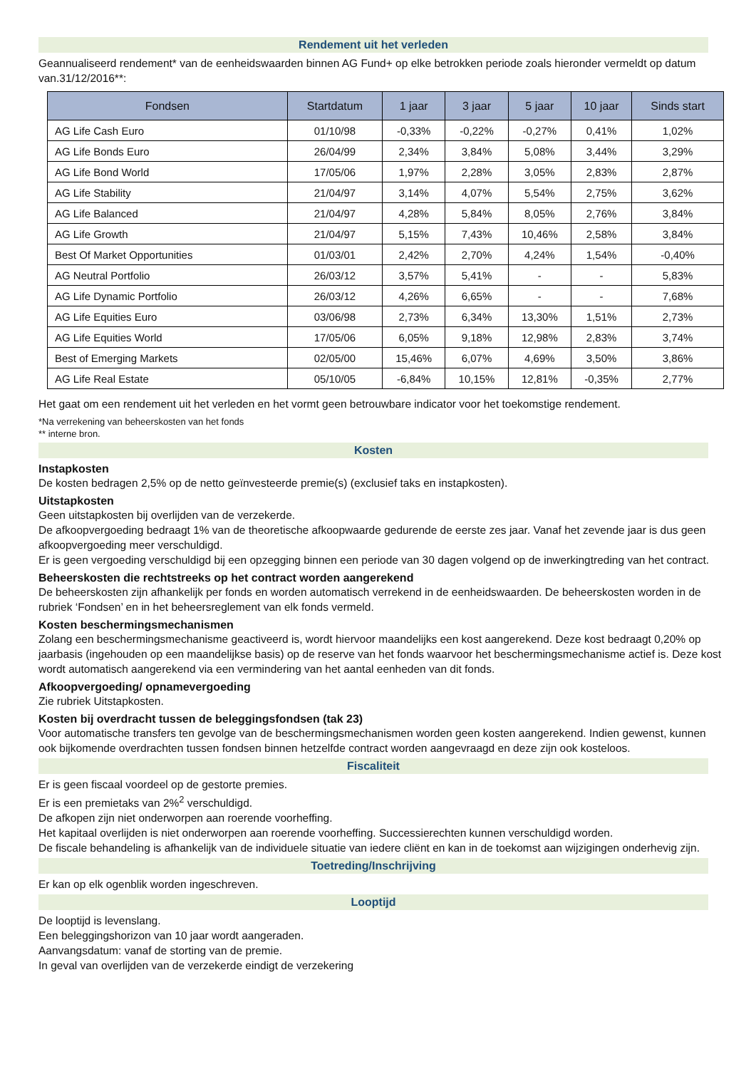Rendement uit het verleden
Geannualiseerd rendement* van de eenheidswaarden binnen AG Fund+ op elke betrokken periode zoals hieronder vermeldt op datum van.31/12/2016**:
| Fondsen | Startdatum | 1 jaar | 3 jaar | 5 jaar | 10 jaar | Sinds start |
| --- | --- | --- | --- | --- | --- | --- |
| AG Life Cash Euro | 01/10/98 | -0,33% | -0,22% | -0,27% | 0,41% | 1,02% |
| AG Life Bonds Euro | 26/04/99 | 2,34% | 3,84% | 5,08% | 3,44% | 3,29% |
| AG Life Bond World | 17/05/06 | 1,97% | 2,28% | 3,05% | 2,83% | 2,87% |
| AG Life Stability | 21/04/97 | 3,14% | 4,07% | 5,54% | 2,75% | 3,62% |
| AG Life Balanced | 21/04/97 | 4,28% | 5,84% | 8,05% | 2,76% | 3,84% |
| AG Life Growth | 21/04/97 | 5,15% | 7,43% | 10,46% | 2,58% | 3,84% |
| Best Of Market Opportunities | 01/03/01 | 2,42% | 2,70% | 4,24% | 1,54% | -0,40% |
| AG Neutral Portfolio | 26/03/12 | 3,57% | 5,41% | - | - | 5,83% |
| AG Life Dynamic Portfolio | 26/03/12 | 4,26% | 6,65% | - | - | 7,68% |
| AG Life Equities Euro | 03/06/98 | 2,73% | 6,34% | 13,30% | 1,51% | 2,73% |
| AG Life Equities World | 17/05/06 | 6,05% | 9,18% | 12,98% | 2,83% | 3,74% |
| Best of Emerging Markets | 02/05/00 | 15,46% | 6,07% | 4,69% | 3,50% | 3,86% |
| AG Life Real Estate | 05/10/05 | -6,84% | 10,15% | 12,81% | -0,35% | 2,77% |
Het gaat om een rendement uit het verleden en het vormt geen betrouwbare indicator voor het toekomstige rendement.
*Na verrekening van beheerskosten van het fonds
** interne bron.
Kosten
Instapkosten
De kosten bedragen 2,5% op de netto geïnvesteerde premie(s) (exclusief taks en instapkosten).
Uitstapkosten
Geen uitstapkosten bij overlijden van de verzekerde.
De afkoopvergoeding bedraagt 1% van de theoretische afkoopwaarde gedurende de eerste zes jaar. Vanaf het zevende jaar is dus geen afkoopvergoeding meer verschuldigd.
Er is geen vergoeding verschuldigd bij een opzegging binnen een periode van 30 dagen volgend op de inwerkingtreding van het contract.
Beheerskosten die rechtstreeks op het contract worden aangerekend
De beheerskosten zijn afhankelijk per fonds en worden automatisch verrekend in de eenheidswaarden. De beheerskosten worden in de rubriek ‘Fondsen’ en in het beheersreglement van elk fonds vermeld.
Kosten beschermingsmechanismen
Zolang een beschermingsmechanisme geactiveerd is, wordt hiervoor maandelijks een kost aangerekend. Deze kost bedraagt 0,20% op jaarbasis (ingehouden op een maandelijkse basis) op de reserve van het fonds waarvoor het beschermingsmechanisme actief is. Deze kost wordt automatisch aangerekend via een vermindering van het aantal eenheden van dit fonds.
Afkoopvergoeding/ opnamevergoeding
Zie rubriek Uitstapkosten.
Kosten bij overdracht tussen de beleggingsfondsen (tak 23)
Voor automatische transfers ten gevolge van de beschermingsmechanismen worden geen kosten aangerekend. Indien gewenst, kunnen ook bijkomende overdrachten tussen fondsen binnen hetzelfde contract worden aangevraagd en deze zijn ook kosteloos.
Fiscaliteit
Er is geen fiscaal voordeel op de gestorte premies.
Er is een premietaks van 2%<sup>2</sup> verschuldigd.
De afkopen zijn niet onderworpen aan roerende voorheffing.
Het kapitaal overlijden is niet onderworpen aan roerende voorheffing. Successierechten kunnen verschuldigd worden.
De fiscale behandeling is afhankelijk van de individuele situatie van iedere cliënt en kan in de toekomst aan wijzigingen onderhevig zijn.
Toetreding/Inschrijving
Er kan op elk ogenblik worden ingeschreven.
Looptijd
De looptijd is levenslang.
Een beleggingshorizon van 10 jaar wordt aangeraden.
Aanvangsdatum: vanaf de storting van de premie.
In geval van overlijden van de verzekerde eindigt de verzekering